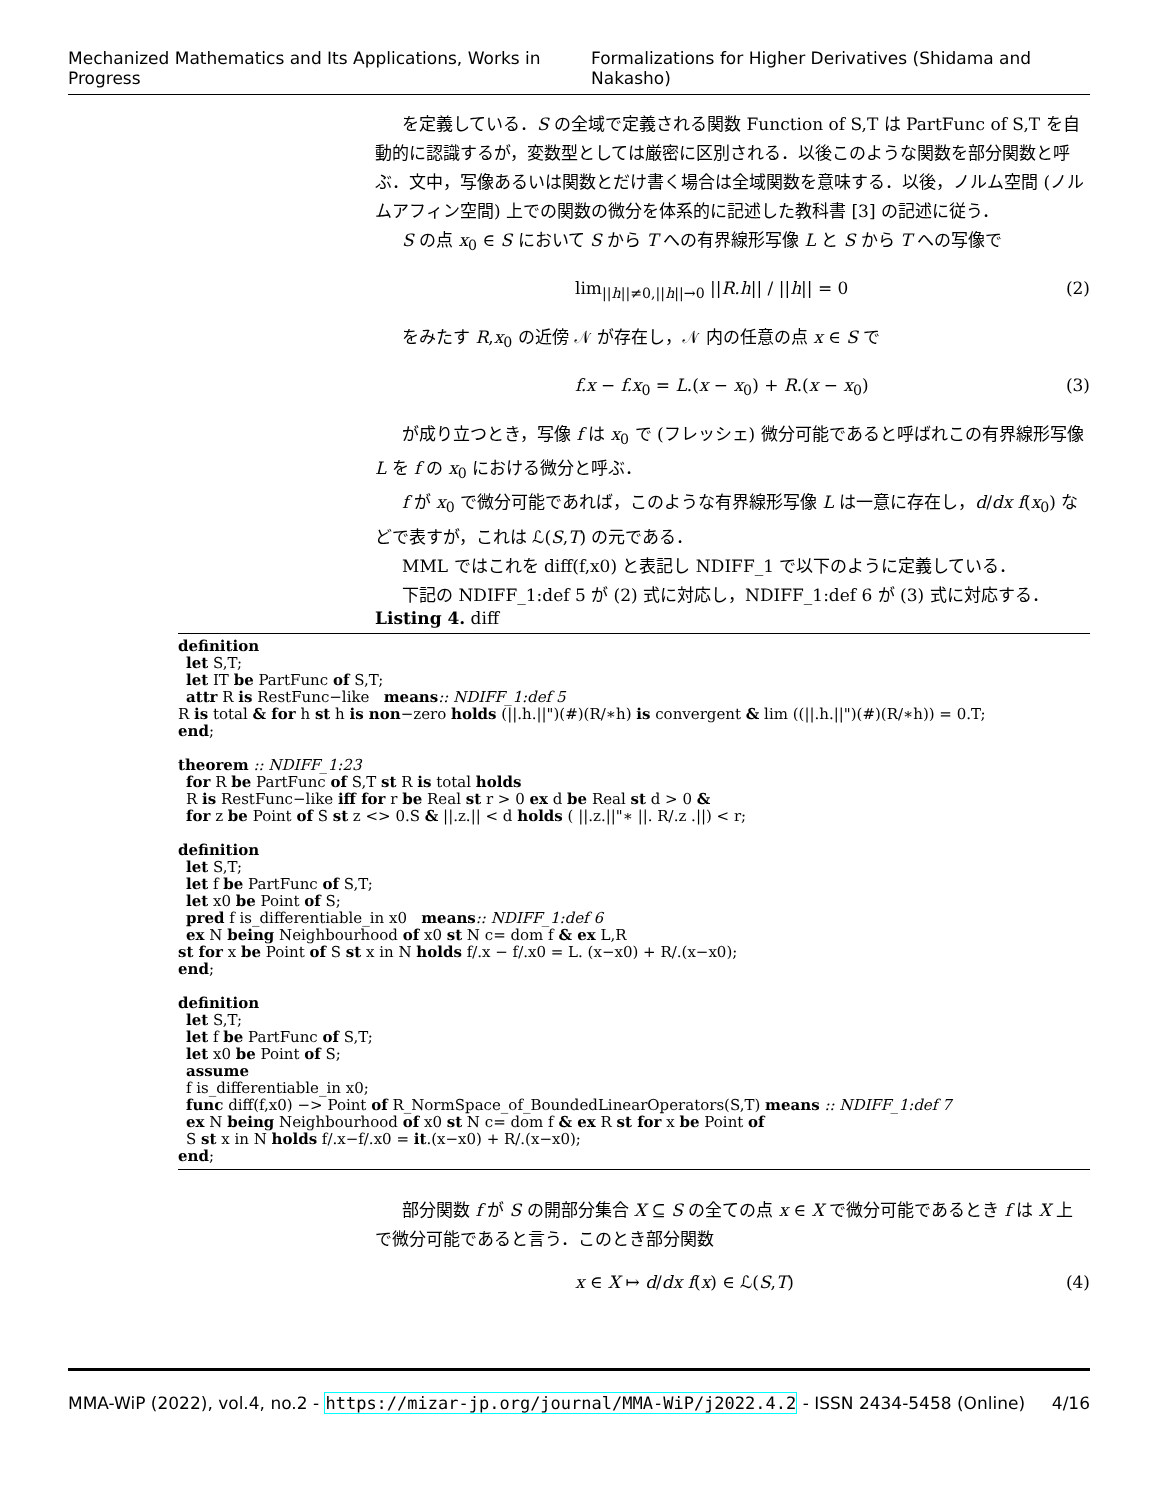Mechanized Mathematics and Its Applications, Works in Progress Formalizations for Higher Derivatives (Shidama and Nakasho)
を定義している．S の全域で定義される関数 Function of S,T は PartFunc of S,T を自動的に認識するが，変数型としては厳密に区別される．以後このような関数を部分関数と呼ぶ．文中，写像あるいは関数とだけ書く場合は全域関数を意味する．以後，ノルム空間 (ノルムアフィン空間) 上での関数の微分を体系的に記述した教科書 [3] の記述に従う．
S の点 x<sub>0</sub> ∈ S において S から T への有界線形写像 L と S から T への写像で
lim<sub>||h||≠0,||h||→0</sub> ||R.h|| / ||h|| = 0 (2)
をみたす R,x<sub>0</sub> の近傍 𝒩 が存在し，𝒩 内の任意の点 x ∈ S で
f.x − f.x<sub>0</sub> = L.(x − x<sub>0</sub>) + R.(x − x<sub>0</sub>) (3)
が成り立つとき，写像 f は x<sub>0</sub> で (フレッシェ) 微分可能であると呼ばれこの有界線形写像 L を f の x<sub>0</sub> における微分と呼ぶ．
f が x<sub>0</sub> で微分可能であれば，このような有界線形写像 L は一意に存在し，d/dx f(x<sub>0</sub>) などで表すが，これは ℒ(S,T) の元である．
MML ではこれを diff(f,x0) と表記し NDIFF_1 で以下のように定義している．
下記の NDIFF_1:def 5 が (2) 式に対応し，NDIFF_1:def 6 が (3) 式に対応する．
Listing 4. diff
definition
let S,T;
let IT be PartFunc of S,T;
attr R is RestFunc−like means:: NDIFF_1:def 5
R is total & for h st h is non−zero holds (||.h.||")(#)(R/∗h) is convergent & lim ((||.h.||")(#)(R/∗h)) = 0.T;
end;
theorem :: NDIFF_1:23
for R be PartFunc of S,T st R is total holds
R is RestFunc−like iff for r be Real st r > 0 ex d be Real st d > 0 &
for z be Point of S st z <> 0.S & ||.z.|| < d holds ( ||.z.||"∗ ||. R/.z .||) < r;
definition
let S,T;
let f be PartFunc of S,T;
let x0 be Point of S;
pred f is_differentiable_in x0 means:: NDIFF_1:def 6
ex N being Neighbourhood of x0 st N c= dom f & ex L,R
st for x be Point of S st x in N holds f/.x − f/.x0 = L. (x−x0) + R/.(x−x0);
end;
definition
let S,T;
let f be PartFunc of S,T;
let x0 be Point of S;
assume
f is_differentiable_in x0;
func diff(f,x0) −> Point of R_NormSpace_of_BoundedLinearOperators(S,T) means :: NDIFF_1:def 7
ex N being Neighbourhood of x0 st N c= dom f & ex R st for x be Point of
S st x in N holds f/.x−f/.x0 = it.(x−x0) + R/.(x−x0);
end;
部分関数 f が S の開部分集合 X ⊆ S の全ての点 x ∈ X で微分可能であるとき f は X 上で微分可能であると言う．このとき部分関数
x ∈ X ↦ d/dx f(x) ∈ ℒ(S,T) (4)
MMA-WiP (2022), vol.4, no.2 - https://mizar-jp.org/journal/MMA-WiP/j2022.4.2 - ISSN 2434-5458 (Online) 4/16